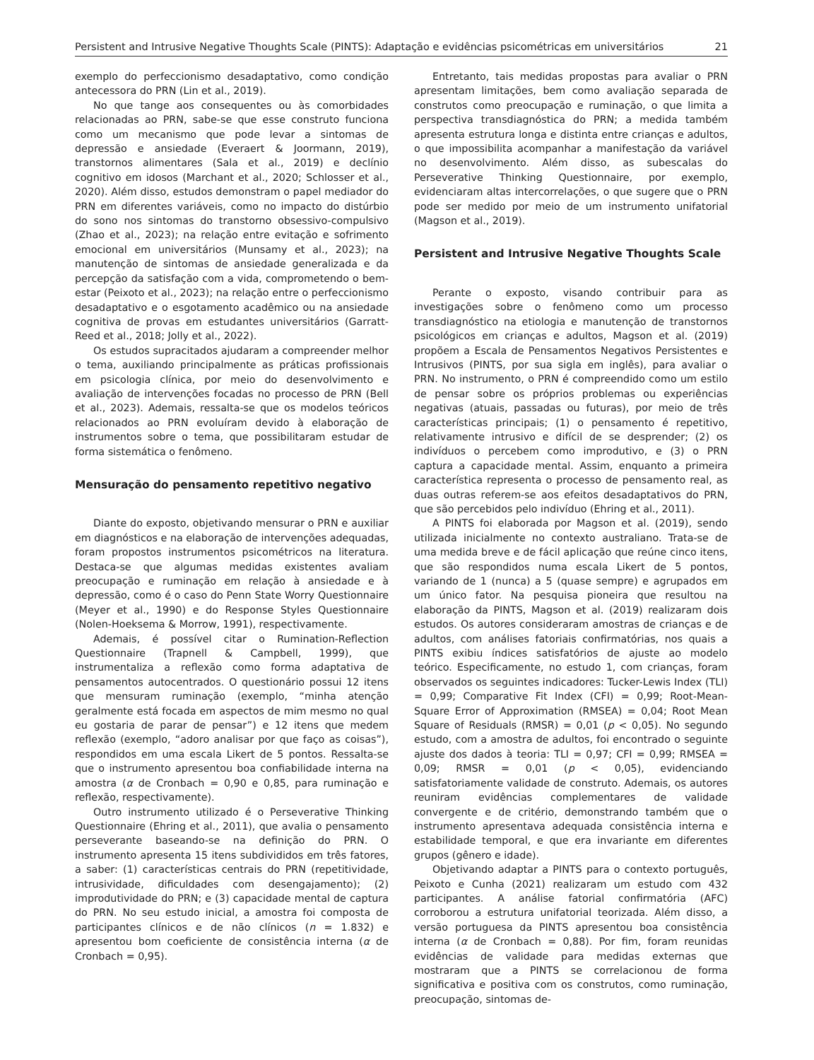Persistent and Intrusive Negative Thoughts Scale (PINTS): Adaptação e evidências psicométricas em universitários 21
exemplo do perfeccionismo desadaptativo, como condição antecessora do PRN (Lin et al., 2019).
No que tange aos consequentes ou às comorbidades relacionadas ao PRN, sabe-se que esse construto funciona como um mecanismo que pode levar a sintomas de depressão e ansiedade (Everaert & Joormann, 2019), transtornos alimentares (Sala et al., 2019) e declínio cognitivo em idosos (Marchant et al., 2020; Schlosser et al., 2020). Além disso, estudos demonstram o papel mediador do PRN em diferentes variáveis, como no impacto do distúrbio do sono nos sintomas do transtorno obsessivo-compulsivo (Zhao et al., 2023); na relação entre evitação e sofrimento emocional em universitários (Munsamy et al., 2023); na manutenção de sintomas de ansiedade generalizada e da percepção da satisfação com a vida, comprometendo o bem-estar (Peixoto et al., 2023); na relação entre o perfeccionismo desadaptativo e o esgotamento acadêmico ou na ansiedade cognitiva de provas em estudantes universitários (Garratt-Reed et al., 2018; Jolly et al., 2022).
Os estudos supracitados ajudaram a compreender melhor o tema, auxiliando principalmente as práticas profissionais em psicologia clínica, por meio do desenvolvimento e avaliação de intervenções focadas no processo de PRN (Bell et al., 2023). Ademais, ressalta-se que os modelos teóricos relacionados ao PRN evoluíram devido à elaboração de instrumentos sobre o tema, que possibilitaram estudar de forma sistemática o fenômeno.
Mensuração do pensamento repetitivo negativo
Diante do exposto, objetivando mensurar o PRN e auxiliar em diagnósticos e na elaboração de intervenções adequadas, foram propostos instrumentos psicométricos na literatura. Destaca-se que algumas medidas existentes avaliam preocupação e ruminação em relação à ansiedade e à depressão, como é o caso do Penn State Worry Questionnaire (Meyer et al., 1990) e do Response Styles Questionnaire (Nolen-Hoeksema & Morrow, 1991), respectivamente.
Ademais, é possível citar o Rumination-Reflection Questionnaire (Trapnell & Campbell, 1999), que instrumentaliza a reflexão como forma adaptativa de pensamentos autocentrados. O questionário possui 12 itens que mensuram ruminação (exemplo, “minha atenção geralmente está focada em aspectos de mim mesmo no qual eu gostaria de parar de pensar”) e 12 itens que medem reflexão (exemplo, “adoro analisar por que faço as coisas”), respondidos em uma escala Likert de 5 pontos. Ressalta-se que o instrumento apresentou boa confiabilidade interna na amostra (α de Cronbach = 0,90 e 0,85, para ruminação e reflexão, respectivamente).
Outro instrumento utilizado é o Perseverative Thinking Questionnaire (Ehring et al., 2011), que avalia o pensamento perseverante baseando-se na definição do PRN. O instrumento apresenta 15 itens subdivididos em três fatores, a saber: (1) características centrais do PRN (repetitividade, intrusividade, dificuldades com desengajamento); (2) improdutividade do PRN; e (3) capacidade mental de captura do PRN. No seu estudo inicial, a amostra foi composta de participantes clínicos e de não clínicos (n = 1.832) e apresentou bom coeficiente de consistência interna (α de Cronbach = 0,95).
Entretanto, tais medidas propostas para avaliar o PRN apresentam limitações, bem como avaliação separada de construtos como preocupação e ruminação, o que limita a perspectiva transdiagnóstica do PRN; a medida também apresenta estrutura longa e distinta entre crianças e adultos, o que impossibilita acompanhar a manifestação da variável no desenvolvimento. Além disso, as subescalas do Perseverative Thinking Questionnaire, por exemplo, evidenciaram altas intercorrelações, o que sugere que o PRN pode ser medido por meio de um instrumento unifatorial (Magson et al., 2019).
Persistent and Intrusive Negative Thoughts Scale
Perante o exposto, visando contribuir para as investigações sobre o fenômeno como um processo transdiagnóstico na etiologia e manutenção de transtornos psicológicos em crianças e adultos, Magson et al. (2019) propõem a Escala de Pensamentos Negativos Persistentes e Intrusivos (PINTS, por sua sigla em inglês), para avaliar o PRN. No instrumento, o PRN é compreendido como um estilo de pensar sobre os próprios problemas ou experiências negativas (atuais, passadas ou futuras), por meio de três características principais; (1) o pensamento é repetitivo, relativamente intrusivo e difícil de se desprender; (2) os indivíduos o percebem como improdutivo, e (3) o PRN captura a capacidade mental. Assim, enquanto a primeira característica representa o processo de pensamento real, as duas outras referem-se aos efeitos desadaptativos do PRN, que são percebidos pelo indivíduo (Ehring et al., 2011).
A PINTS foi elaborada por Magson et al. (2019), sendo utilizada inicialmente no contexto australiano. Trata-se de uma medida breve e de fácil aplicação que reúne cinco itens, que são respondidos numa escala Likert de 5 pontos, variando de 1 (nunca) a 5 (quase sempre) e agrupados em um único fator. Na pesquisa pioneira que resultou na elaboração da PINTS, Magson et al. (2019) realizaram dois estudos. Os autores consideraram amostras de crianças e de adultos, com análises fatoriais confirmatórias, nos quais a PINTS exibiu índices satisfatórios de ajuste ao modelo teórico. Especificamente, no estudo 1, com crianças, foram observados os seguintes indicadores: Tucker-Lewis Index (TLI) = 0,99; Comparative Fit Index (CFI) = 0,99; Root-Mean-Square Error of Approximation (RMSEA) = 0,04; Root Mean Square of Residuals (RMSR) = 0,01 (p < 0,05). No segundo estudo, com a amostra de adultos, foi encontrado o seguinte ajuste dos dados à teoria: TLI = 0,97; CFI = 0,99; RMSEA = 0,09; RMSR = 0,01 (p < 0,05), evidenciando satisfatoriamente validade de construto. Ademais, os autores reuniram evidências complementares de validade convergente e de critério, demonstrando também que o instrumento apresentava adequada consistência interna e estabilidade temporal, e que era invariante em diferentes grupos (gênero e idade).
Objetivando adaptar a PINTS para o contexto português, Peixoto e Cunha (2021) realizaram um estudo com 432 participantes. A análise fatorial confirmatória (AFC) corroborou a estrutura unifatorial teorizada. Além disso, a versão portuguesa da PINTS apresentou boa consistência interna (α de Cronbach = 0,88). Por fim, foram reunidas evidências de validade para medidas externas que mostraram que a PINTS se correlacionou de forma significativa e positiva com os construtos, como ruminação, preocupação, sintomas de-